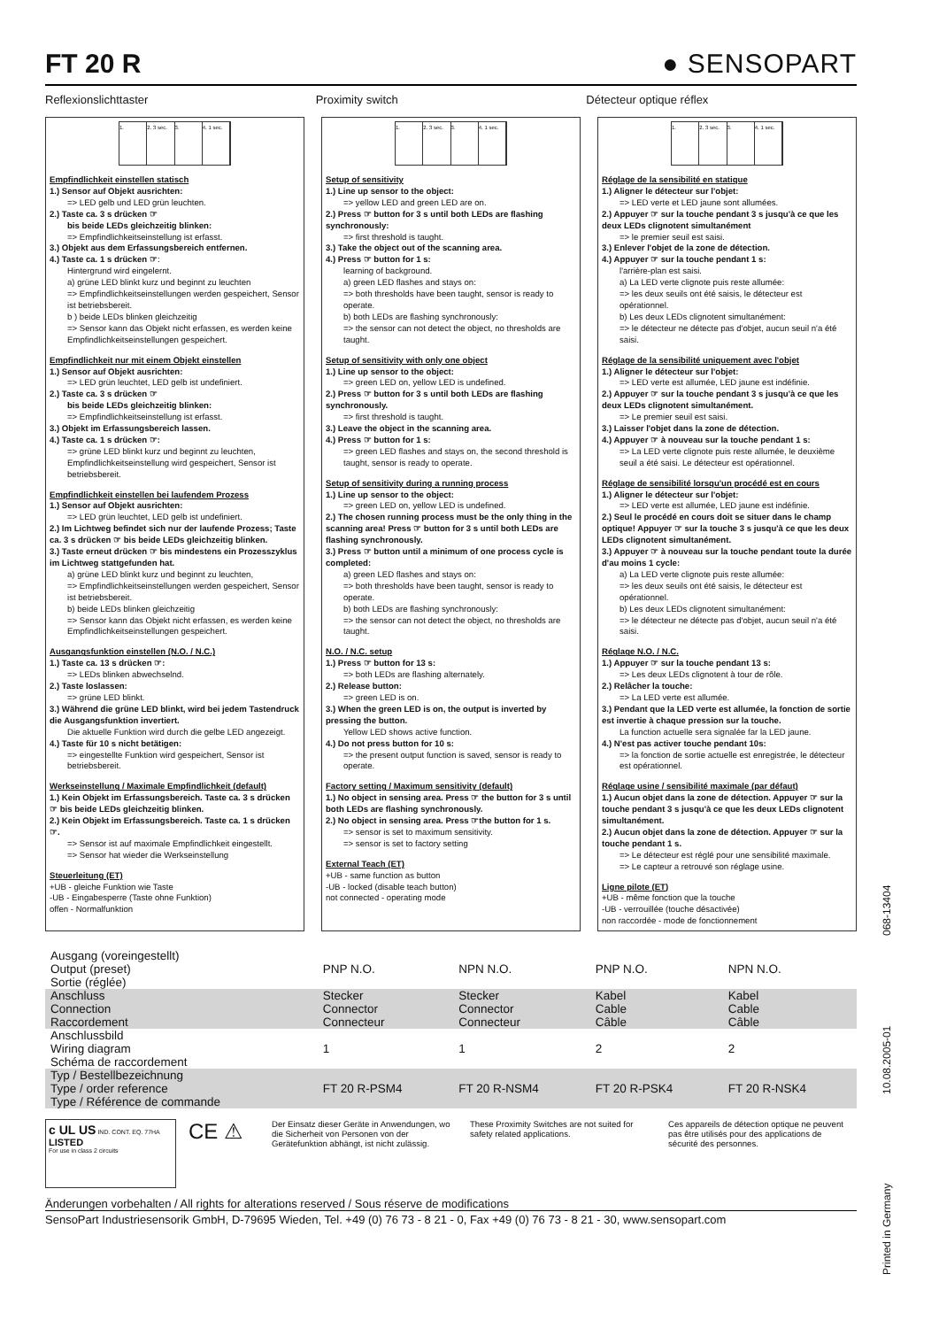FT 20 R
● SENSOPART
Reflexionslichttaster Proximity switch Détecteur optique réflex
1. 2. 3 sec. 3. 4. 1 sec.
Empfindlichkeit einstellen statisch
1.) Sensor auf Objekt ausrichten:
=> LED gelb und LED grün leuchten.
2.) Taste ca. 3 s drücken ☞
bis beide LEDs gleichzeitig blinken:
=> Empfindlichkeitseinstellung ist erfasst.
3.) Objekt aus dem Erfassungsbereich entfernen.
4.) Taste ca. 1 s drücken ☞:
Hintergrund wird eingelernt.
a) grüne LED blinkt kurz und beginnt zu leuchten
=> Empfindlichkeitseinstellungen werden gespeichert, Sensor ist betriebsbereit.
b ) beide LEDs blinken gleichzeitig
=> Sensor kann das Objekt nicht erfassen, es werden keine Empfindlichkeitseinstellungen gespeichert.
Empfindlichkeit nur mit einem Objekt einstellen
1.) Sensor auf Objekt ausrichten:
=> LED grün leuchtet, LED gelb ist undefiniert.
2.) Taste ca. 3 s drücken ☞
bis beide LEDs gleichzeitig blinken:
=> Empfindlichkeitseinstellung ist erfasst.
3.) Objekt im Erfassungsbereich lassen.
4.) Taste ca. 1 s drücken ☞:
=> grüne LED blinkt kurz und beginnt zu leuchten, Empfindlichkeitseinstellung wird gespeichert, Sensor ist betriebsbereit.
Empfindlichkeit einstellen bei laufendem Prozess
1.) Sensor auf Objekt ausrichten:
=> LED grün leuchtet, LED gelb ist undefiniert.
2.) Im Lichtweg befindet sich nur der laufende Prozess; Taste ca. 3 s drücken ☞ bis beide LEDs gleichzeitig blinken.
3.) Taste erneut drücken ☞ bis mindestens ein Prozesszyklus im Lichtweg stattgefunden hat.
a) grüne LED blinkt kurz und beginnt zu leuchten,
=> Empfindlichkeitseinstellungen werden gespeichert, Sensor ist betriebsbereit.
b) beide LEDs blinken gleichzeitig
=> Sensor kann das Objekt nicht erfassen, es werden keine Empfindlichkeitseinstellungen gespeichert.
Ausgangsfunktion einstellen (N.O. / N.C.)
1.) Taste ca. 13 s drücken ☞:
=> LEDs blinken abwechselnd.
2.) Taste loslassen:
=> grüne LED blinkt.
3.) Während die grüne LED blinkt, wird bei jedem Tastendruck die Ausgangsfunktion invertiert.
Die aktuelle Funktion wird durch die gelbe LED angezeigt.
4.) Taste für 10 s nicht betätigen:
=> eingestellte Funktion wird gespeichert, Sensor ist betriebsbereit.
Werkseinstellung / Maximale Empfindlichkeit (default)
1.) Kein Objekt im Erfassungsbereich. Taste ca. 3 s drücken ☞ bis beide LEDs gleichzeitig blinken.
2.) Kein Objekt im Erfassungsbereich. Taste ca. 1 s drücken ☞.
=> Sensor ist auf maximale Empfindlichkeit eingestellt.
=> Sensor hat wieder die Werkseinstellung
Steuerleitung (ET)
+UB - gleiche Funktion wie Taste
-UB - Eingabesperre (Taste ohne Funktion)
offen - Normalfunktion
1. 2. 3 sec. 3. 4. 1 sec.
Setup of sensitivity
1.) Line up sensor to the object:
=> yellow LED and green LED are on.
2.) Press ☞ button for 3 s until both LEDs are flashing synchronously:
=> first threshold is taught.
3.) Take the object out of the scanning area.
4.) Press ☞ button for 1 s:
learning of background.
a) green LED flashes and stays on:
=> both thresholds have been taught, sensor is ready to operate.
b) both LEDs are flashing synchronously:
=> the sensor can not detect the object, no thresholds are taught.
Setup of sensitivity with only one object
1.) Line up sensor to the object:
=> green LED on, yellow LED is undefined.
2.) Press ☞ button for 3 s until both LEDs are flashing synchronously.
=> first threshold is taught.
3.) Leave the object in the scanning area.
4.) Press ☞ button for 1 s:
=> green LED flashes and stays on, the second threshold is taught, sensor is ready to operate.
Setup of sensitivity during a running process
1.) Line up sensor to the object:
=> green LED on, yellow LED is undefined.
2.) The chosen running process must be the only thing in the scanning area! Press ☞ button for 3 s until both LEDs are flashing synchronously.
3.) Press ☞ button until a minimum of one process cycle is completed:
a) green LED flashes and stays on:
=> both thresholds have been taught, sensor is ready to operate.
b) both LEDs are flashing synchronously:
=> the sensor can not detect the object, no thresholds are taught.
N.O. / N.C. setup
1.) Press ☞ button for 13 s:
=> both LEDs are flashing alternately.
2.) Release button:
=> green LED is on.
3.) When the green LED is on, the output is inverted by pressing the button.
Yellow LED shows active function.
4.) Do not press button for 10 s:
=> the present output function is saved, sensor is ready to operate.
Factory setting / Maximum sensitivity (default)
1.) No object in sensing area. Press ☞ the button for 3 s until both LEDs are flashing synchronously.
2.) No object in sensing area. Press ☞the button for 1 s.
=> sensor is set to maximum sensitivity.
=> sensor is set to factory setting
External Teach (ET)
+UB - same function as button
-UB - locked (disable teach button)
not connected - operating mode
1. 2. 3 sec. 3. 4. 1 sec.
Réglage de la sensibilité en statique
1.) Aligner le détecteur sur l'objet:
=> LED verte et LED jaune sont allumées.
2.) Appuyer ☞ sur la touche pendant 3 s jusqu'à ce que les deux LEDs clignotent simultanément
=> le premier seuil est saisi.
3.) Enlever l'objet de la zone de détection.
4.) Appuyer ☞ sur la touche pendant 1 s:
l'arrière-plan est saisi.
a) La LED verte clignote puis reste allumée:
=> les deux seuils ont été saisis, le détecteur est opérationnel.
b) Les deux LEDs clignotent simultanément:
=> le détecteur ne détecte pas d'objet, aucun seuil n'a été saisi.
Réglage de la sensibilité uniquement avec l'objet
1.) Aligner le détecteur sur l'objet:
=> LED verte est allumée, LED jaune est indéfinie.
2.) Appuyer ☞ sur la touche pendant 3 s jusqu'à ce que les deux LEDs clignotent simultanément.
=> Le premier seuil est saisi.
3.) Laisser l'objet dans la zone de détection.
4.) Appuyer ☞ à nouveau sur la touche pendant 1 s:
=> La LED verte clignote puis reste allumée, le deuxième seuil a été saisi. Le détecteur est opérationnel.
Réglage de sensibilité lorsqu'un procédé est en cours
1.) Aligner le détecteur sur l'objet:
=> LED verte est allumée, LED jaune est indéfinie.
2.) Seul le procédé en cours doit se situer dans le champ optique! Appuyer ☞ sur la touche 3 s jusqu'à ce que les deux LEDs clignotent simultanément.
3.) Appuyer ☞ à nouveau sur la touche pendant toute la durée d'au moins 1 cycle:
a) La LED verte clignote puis reste allumée:
=> les deux seuils ont été saisis, le détecteur est opérationnel.
b) Les deux LEDs clignotent simultanément:
=> le détecteur ne détecte pas d'objet, aucun seuil n'a été saisi.
Réglage N.O. / N.C.
1.) Appuyer ☞ sur la touche pendant 13 s:
=> Les deux LEDs clignotent à tour de rôle.
2.) Relâcher la touche:
=> La LED verte est allumée.
3.) Pendant que la LED verte est allumée, la fonction de sortie est invertie à chaque pression sur la touche.
La function actuelle sera signalée far la LED jaune.
4.) N'est pas activer touche pendant 10s:
=> la fonction de sortie actuelle est enregistrée, le détecteur est opérationnel.
Réglage usine / sensibilité maximale (par défaut)
1.) Aucun objet dans la zone de détection. Appuyer ☞ sur la touche pendant 3 s jusqu'à ce que les deux LEDs clignotent simultanément.
2.) Aucun objet dans la zone de détection. Appuyer ☞ sur la touche pendant 1 s.
=> Le détecteur est réglé pour une sensibilité maximale.
=> Le capteur a retrouvé son réglage usine.
Ligne pilote (ET)
+UB - même fonction que la touche
-UB - verrouillée (touche désactivée)
non raccordée - mode de fonctionnement
| Ausgang (voreingestellt) Output (preset) Sortie (réglée) | PNP N.O. | NPN N.O. | PNP N.O. | NPN N.O. |
| Anschluss Connection Raccordement | Stecker Connector Connecteur | Stecker Connector Connecteur | Kabel Cable Câble | Kabel Cable Câble |
| Anschlussbild Wiring diagram Schéma de raccordement | 1 | 1 | 2 | 2 |
| Typ / Bestellbezeichnung Type / order reference Type / Référence de commande | FT 20 R-PSM4 | FT 20 R-NSM4 | FT 20 R-PSK4 | FT 20 R-NSK4 |
c UL US IND. CONT. EQ. 77HA
LISTED
For use in class 2 circuits
CE ⚠
Der Einsatz dieser Geräte in Anwendungen, wo die Sicherheit von Personen von der Gerätefunktion abhängt, ist nicht zulässig.
These Proximity Switches are not suited for safety related applications.
Ces appareils de détection optique ne peuvent pas être utilisés pour des applications de sécurité des personnes.
Änderungen vorbehalten / All rights for alterations reserved / Sous réserve de modifications
SensoPart Industriesensorik GmbH, D-79695 Wieden, Tel. +49 (0) 76 73 - 8 21 - 0, Fax +49 (0) 76 73 - 8 21 - 30, www.sensopart.com
Printed in Germany 10.08.2005-01 068-13404